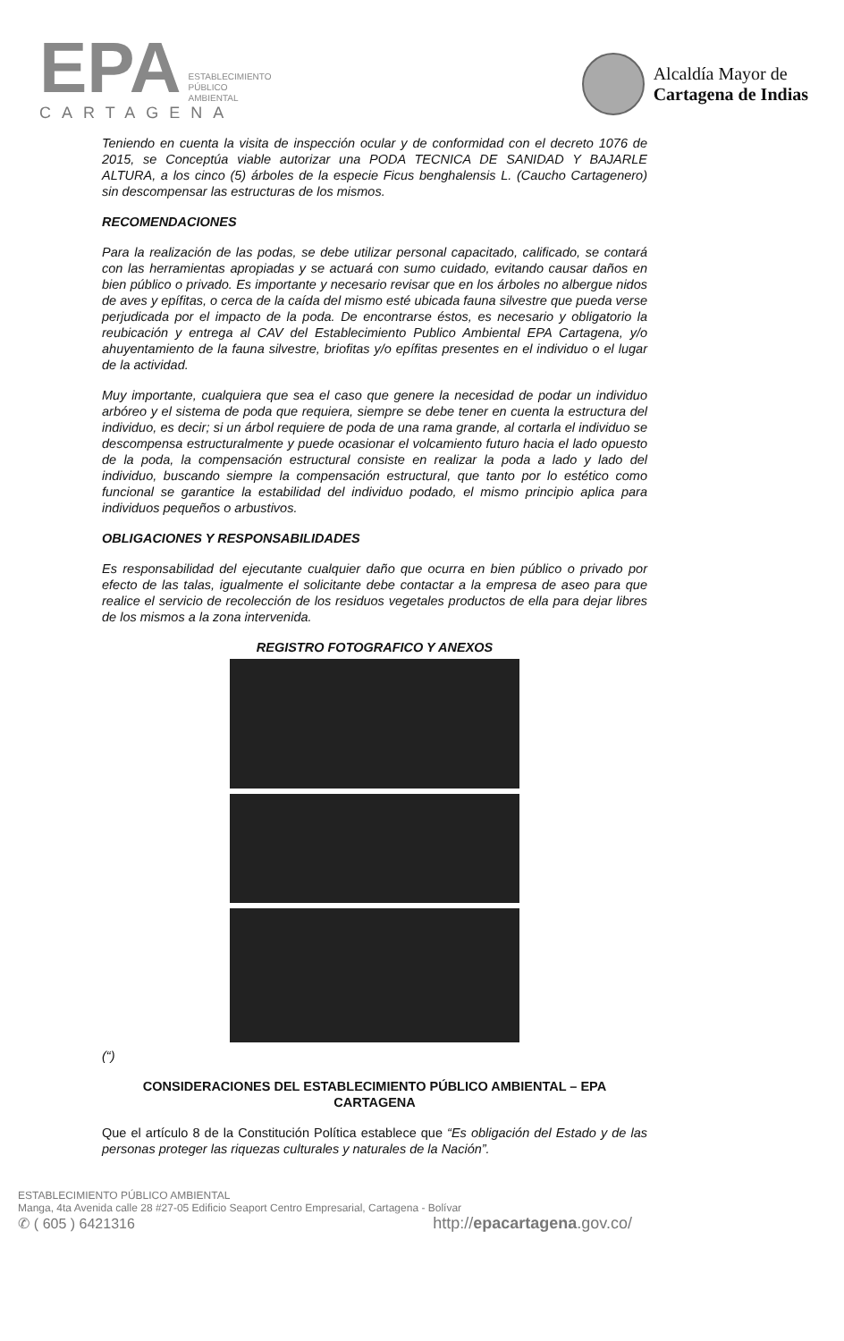EPA ESTABLECIMIENTO
PÚBLICO
AMBIENTAL
CARTAGENA
Alcaldía Mayor de
Cartagena de Indias
Teniendo en cuenta la visita de inspección ocular y de conformidad con el decreto 1076 de 2015, se Conceptúa viable autorizar una PODA TECNICA DE SANIDAD Y BAJARLE ALTURA, a los cinco (5) árboles de la especie Ficus benghalensis L. (Caucho Cartagenero) sin descompensar las estructuras de los mismos.
RECOMENDACIONES
Para la realización de las podas, se debe utilizar personal capacitado, calificado, se contará con las herramientas apropiadas y se actuará con sumo cuidado, evitando causar daños en bien público o privado. Es importante y necesario revisar que en los árboles no albergue nidos de aves y epífitas, o cerca de la caída del mismo esté ubicada fauna silvestre que pueda verse perjudicada por el impacto de la poda. De encontrarse éstos, es necesario y obligatorio la reubicación y entrega al CAV del Establecimiento Publico Ambiental EPA Cartagena, y/o ahuyentamiento de la fauna silvestre, briofitas y/o epífitas presentes en el individuo o el lugar de la actividad.
Muy importante, cualquiera que sea el caso que genere la necesidad de podar un individuo arbóreo y el sistema de poda que requiera, siempre se debe tener en cuenta la estructura del individuo, es decir; si un árbol requiere de poda de una rama grande, al cortarla el individuo se descompensa estructuralmente y puede ocasionar el volcamiento futuro hacia el lado opuesto de la poda, la compensación estructural consiste en realizar la poda a lado y lado del individuo, buscando siempre la compensación estructural, que tanto por lo estético como funcional se garantice la estabilidad del individuo podado, el mismo principio aplica para individuos pequeños o arbustivos.
OBLIGACIONES Y RESPONSABILIDADES
Es responsabilidad del ejecutante cualquier daño que ocurra en bien público o privado por efecto de las talas, igualmente el solicitante debe contactar a la empresa de aseo para que realice el servicio de recolección de los residuos vegetales productos de ella para dejar libres de los mismos a la zona intervenida.
REGISTRO FOTOGRAFICO Y ANEXOS
(“)
CONSIDERACIONES DEL ESTABLECIMIENTO PÚBLICO AMBIENTAL – EPA CARTAGENA
Que el artículo 8 de la Constitución Política establece que “Es obligación del Estado y de las personas proteger las riquezas culturales y naturales de la Nación”.
ESTABLECIMIENTO PÚBLICO AMBIENTAL
Manga, 4ta Avenida calle 28 #27-05 Edificio Seaport Centro Empresarial, Cartagena - Bolívar
✆ ( 605 ) 6421316 http://epacartagena.gov.co/